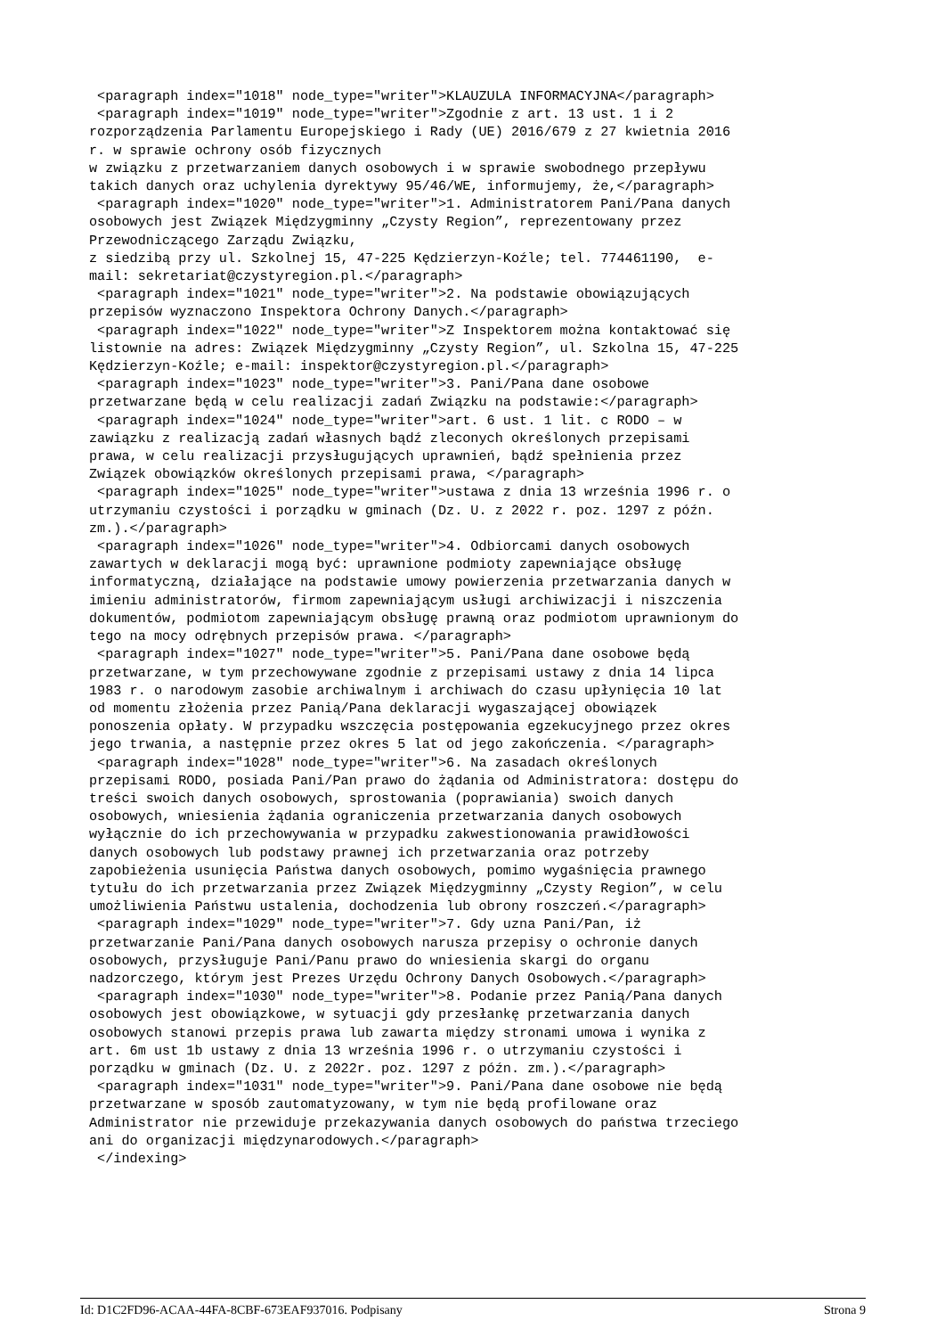<paragraph index="1018" node_type="writer">KLAUZULA INFORMACYJNA</paragraph>
 <paragraph index="1019" node_type="writer">Zgodnie z art. 13 ust. 1 i 2 
rozporządzenia Parlamentu Europejskiego i Rady (UE) 2016/679 z 27 kwietnia 2016 
r. w sprawie ochrony osób fizycznych
w związku z przetwarzaniem danych osobowych i w sprawie swobodnego przepływu 
takich danych oraz uchylenia dyrektywy 95/46/WE, informujemy, że,</paragraph>
 <paragraph index="1020" node_type="writer">1. Administratorem Pani/Pana danych 
osobowych jest Związek Międzygminny „Czysty Region”, reprezentowany przez 
Przewodniczącego Zarządu Związku,
z siedzibą przy ul. Szkolnej 15, 47-225 Kędzierzyn-Koźle; tel. 774461190,  e-
mail: sekretariat@czystyregion.pl.</paragraph>
 <paragraph index="1021" node_type="writer">2. Na podstawie obowiązujących 
przepisów wyznaczono Inspektora Ochrony Danych.</paragraph>
 <paragraph index="1022" node_type="writer">Z Inspektorem można kontaktować się 
listownie na adres: Związek Międzygminny „Czysty Region”, ul. Szkolna 15, 47-225 
Kędzierzyn-Koźle; e-mail: inspektor@czystyregion.pl.</paragraph>
 <paragraph index="1023" node_type="writer">3. Pani/Pana dane osobowe 
przetwarzane będą w celu realizacji zadań Związku na podstawie:</paragraph>
 <paragraph index="1024" node_type="writer">art. 6 ust. 1 lit. c RODO – w 
zawiązku z realizacją zadań własnych bądź zleconych określonych przepisami 
prawa, w celu realizacji przysługujących uprawnień, bądź spełnienia przez 
Związek obowiązków określonych przepisami prawa, </paragraph>
 <paragraph index="1025" node_type="writer">ustawa z dnia 13 września 1996 r. o 
utrzymaniu czystości i porządku w gminach (Dz. U. z 2022 r. poz. 1297 z późn. 
zm.).</paragraph>
 <paragraph index="1026" node_type="writer">4. Odbiorcami danych osobowych 
zawartych w deklaracji mogą być: uprawnione podmioty zapewniające obsługę 
informatyczną, działające na podstawie umowy powierzenia przetwarzania danych w 
imieniu administratorów, firmom zapewniającym usługi archiwizacji i niszczenia 
dokumentów, podmiotom zapewniającym obsługę prawną oraz podmiotom uprawnionym do 
tego na mocy odrębnych przepisów prawa. </paragraph>
 <paragraph index="1027" node_type="writer">5. Pani/Pana dane osobowe będą 
przetwarzane, w tym przechowywane zgodnie z przepisami ustawy z dnia 14 lipca 
1983 r. o narodowym zasobie archiwalnym i archiwach do czasu upłynięcia 10 lat 
od momentu złożenia przez Panią/Pana deklaracji wygaszającej obowiązek 
ponoszenia opłaty. W przypadku wszczęcia postępowania egzekucyjnego przez okres 
jego trwania, a następnie przez okres 5 lat od jego zakończenia. </paragraph>
 <paragraph index="1028" node_type="writer">6. Na zasadach określonych 
przepisami RODO, posiada Pani/Pan prawo do żądania od Administratora: dostępu do 
treści swoich danych osobowych, sprostowania (poprawiania) swoich danych 
osobowych, wniesienia żądania ograniczenia przetwarzania danych osobowych 
wyłącznie do ich przechowywania w przypadku zakwestionowania prawidłowości 
danych osobowych lub podstawy prawnej ich przetwarzania oraz potrzeby 
zapobieżenia usunięcia Państwa danych osobowych, pomimo wygaśnięcia prawnego 
tytułu do ich przetwarzania przez Związek Międzygminny „Czysty Region”, w celu 
umożliwienia Państwu ustalenia, dochodzenia lub obrony roszczeń.</paragraph>
 <paragraph index="1029" node_type="writer">7. Gdy uzna Pani/Pan, iż 
przetwarzanie Pani/Pana danych osobowych narusza przepisy o ochronie danych 
osobowych, przysługuje Pani/Panu prawo do wniesienia skargi do organu 
nadzorczego, którym jest Prezes Urzędu Ochrony Danych Osobowych.</paragraph>
 <paragraph index="1030" node_type="writer">8. Podanie przez Panią/Pana danych 
osobowych jest obowiązkowe, w sytuacji gdy przesłankę przetwarzania danych 
osobowych stanowi przepis prawa lub zawarta między stronami umowa i wynika z 
art. 6m ust 1b ustawy z dnia 13 września 1996 r. o utrzymaniu czystości i 
porządku w gminach (Dz. U. z 2022r. poz. 1297 z późn. zm.).</paragraph>
 <paragraph index="1031" node_type="writer">9. Pani/Pana dane osobowe nie będą 
przetwarzane w sposób zautomatyzowany, w tym nie będą profilowane oraz 
Administrator nie przewiduje przekazywania danych osobowych do państwa trzeciego 
ani do organizacji międzynarodowych.</paragraph>
 </indexing>
Id: D1C2FD96-ACAA-44FA-8CBF-673EAF937016. Podpisany Strona 9